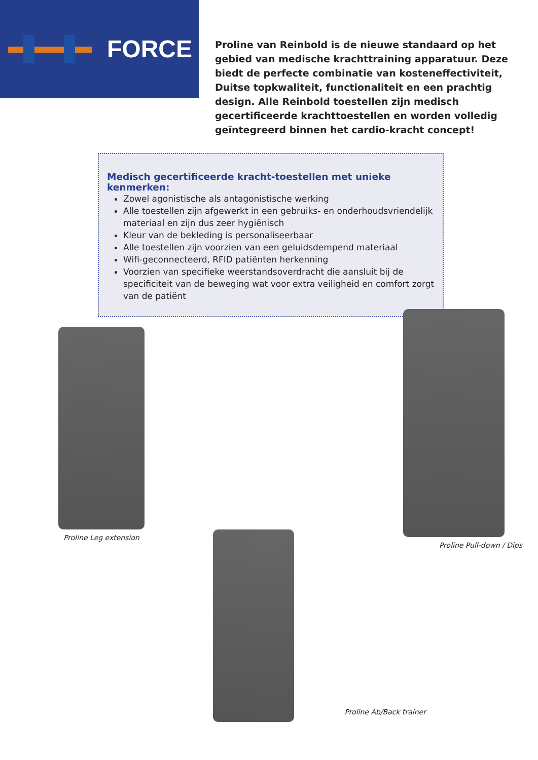FORCE
Proline van Reinbold is de nieuwe standaard op het gebied van medische krachttraining apparatuur. Deze biedt de perfecte combinatie van kosteneffectiviteit, Duitse topkwaliteit, functionaliteit en een prachtig design. Alle Reinbold toestellen zijn medisch gecertificeerde krachttoestellen en worden volledig geïntegreerd binnen het cardio-kracht concept!
Medisch gecertificeerde kracht-toestellen met unieke kenmerken:
Zowel agonistische als antagonistische werking
Alle toestellen zijn afgewerkt in een gebruiks- en onderhoudsvriendelijk materiaal en zijn dus zeer hygiënisch
Kleur van de bekleding is personaliseerbaar
Alle toestellen zijn voorzien van een geluidsdempend materiaal
Wifi-geconnecteerd, RFID patiënten herkenning
Voorzien van specifieke weerstandsoverdracht die aansluit bij de specificiteit van de beweging wat voor extra veiligheid en comfort zorgt van de patiënt
Proline Leg extension
Proline Pull-down / Dips
Proline Ab/Back trainer